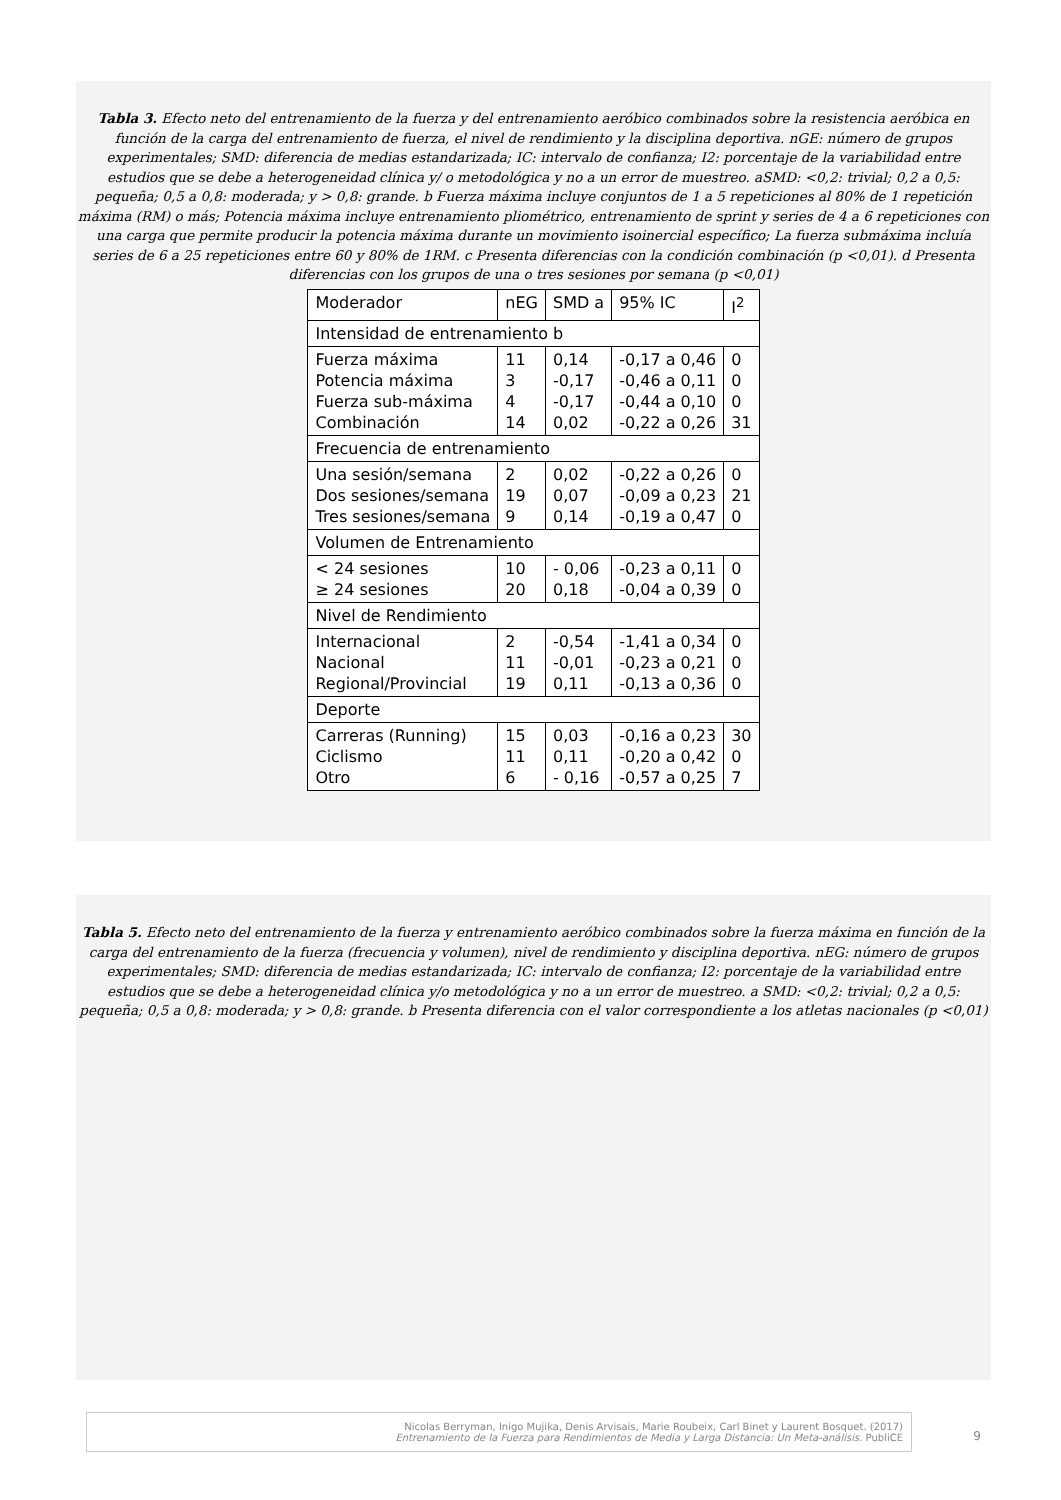Tabla 3. Efecto neto del entrenamiento de la fuerza y del entrenamiento aeróbico combinados sobre la resistencia aeróbica en función de la carga del entrenamiento de fuerza, el nivel de rendimiento y la disciplina deportiva. nGE: número de grupos experimentales; SMD: diferencia de medias estandarizada; IC: intervalo de confianza; I2: porcentaje de la variabilidad entre estudios que se debe a heterogeneidad clínica y/ o metodológica y no a un error de muestreo. aSMD: <0,2: trivial; 0,2 a 0,5: pequeña; 0,5 a 0,8: moderada; y > 0,8: grande. b Fuerza máxima incluye conjuntos de 1 a 5 repeticiones al 80% de 1 repetición máxima (RM) o más; Potencia máxima incluye entrenamiento pliométrico, entrenamiento de sprint y series de 4 a 6 repeticiones con una carga que permite producir la potencia máxima durante un movimiento isoinercial específico; La fuerza submáxima incluía series de 6 a 25 repeticiones entre 60 y 80% de 1RM. c Presenta diferencias con la condición combinación (p <0,01). d Presenta diferencias con los grupos de una o tres sesiones por semana (p <0,01)
| Moderador | nEG | SMD a | 95% IC | I<sup>2</sup> |
| Intensidad de entrenamiento b | | | | |
| Fuerza máxima Potencia máxima Fuerza sub-máxima Combinación | 11 3 4 14 | 0,14 -0,17 -0,17 0,02 | -0,17 a 0,46 -0,46 a 0,11 -0,44 a 0,10 -0,22 a 0,26 | 0 0 0 31 |
| Frecuencia de entrenamiento | | | | |
| Una sesión/semana Dos sesiones/semana Tres sesiones/semana | 2 19 9 | 0,02 0,07 0,14 | -0,22 a 0,26 -0,09 a 0,23 -0,19 a 0,47 | 0 21 0 |
| Volumen de Entrenamiento | | | | |
| < 24 sesiones ≥ 24 sesiones | 10 20 | - 0,06 0,18 | -0,23 a 0,11 -0,04 a 0,39 | 0 0 |
| Nivel de Rendimiento | | | | |
| Internacional Nacional Regional/Provincial | 2 11 19 | -0,54 -0,01 0,11 | -1,41 a 0,34 -0,23 a 0,21 -0,13 a 0,36 | 0 0 0 |
| Deporte | | | | |
| Carreras (Running) Ciclismo Otro | 15 11 6 | 0,03 0,11 - 0,16 | -0,16 a 0,23 -0,20 a 0,42 -0,57 a 0,25 | 30 0 7 |
Tabla 5. Efecto neto del entrenamiento de la fuerza y entrenamiento aeróbico combinados sobre la fuerza máxima en función de la carga del entrenamiento de la fuerza (frecuencia y volumen), nivel de rendimiento y disciplina deportiva. nEG: número de grupos experimentales; SMD: diferencia de medias estandarizada; IC: intervalo de confianza; I2: porcentaje de la variabilidad entre estudios que se debe a heterogeneidad clínica y/o metodológica y no a un error de muestreo. a SMD: <0,2: trivial; 0,2 a 0,5: pequeña; 0,5 a 0,8: moderada; y > 0,8: grande. b Presenta diferencia con el valor correspondiente a los atletas nacionales (p <0,01)
Nicolas Berryman, Inigo Mujika, Denis Arvisais, Marie Roubeix, Carl Binet y Laurent Bosquet. (2017)
Entrenamiento de la Fuerza para Rendimientos de Media y Larga Distancia: Un Meta-análisis. PubliCE
9